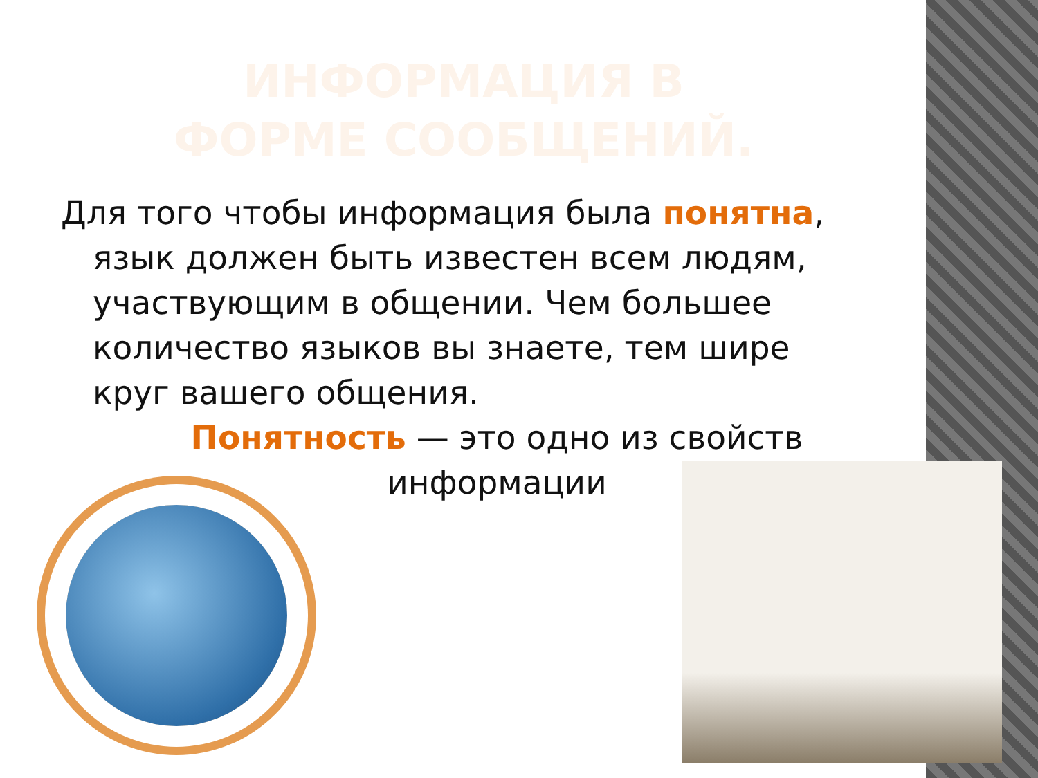ИНФОРМАЦИЯ В ФОРМЕ СООБЩЕНИЙ.
Для того чтобы информация была понятна, язык должен быть известен всем людям, участвующим в общении. Чем большее количество языков вы знаете, тем шире круг вашего общения.
Понятность — это одно из свойств информации